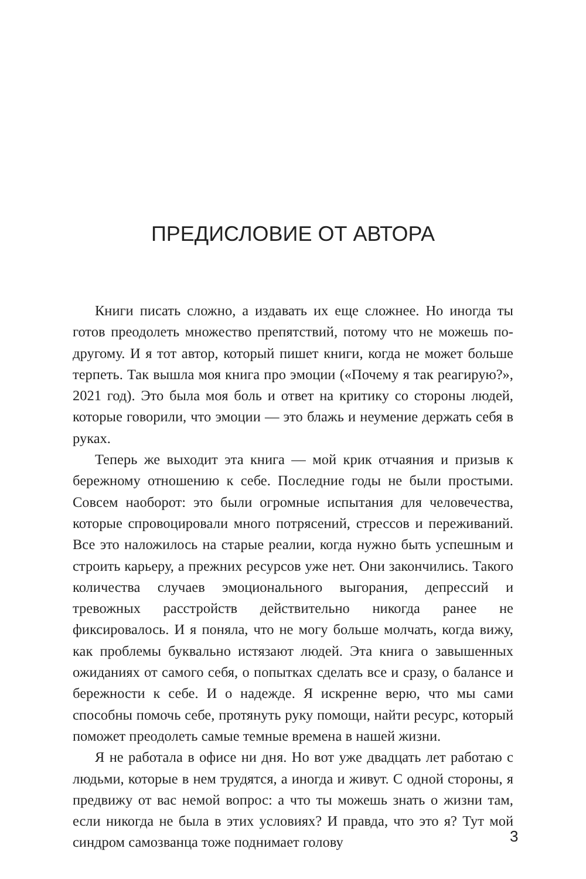ПРЕДИСЛОВИЕ ОТ АВТОРА
Книги писать сложно, а издавать их еще сложнее. Но иногда ты готов преодолеть множество препятствий, потому что не можешь по-другому. И я тот автор, который пишет книги, когда не может больше терпеть. Так вышла моя книга про эмоции («Почему я так реагирую?», 2021 год). Это была моя боль и ответ на критику со стороны людей, которые говорили, что эмоции — это блажь и неумение держать себя в руках.
Теперь же выходит эта книга — мой крик отчаяния и призыв к бережному отношению к себе. Последние годы не были простыми. Совсем наоборот: это были огромные испытания для человечества, которые спровоцировали много потрясений, стрессов и переживаний. Все это наложилось на старые реалии, когда нужно быть успешным и строить карьеру, а прежних ресурсов уже нет. Они закончились. Такого количества случаев эмоционального выгорания, депрессий и тревожных расстройств действительно никогда ранее не фиксировалось. И я поняла, что не могу больше молчать, когда вижу, как проблемы буквально истязают людей. Эта книга о завышенных ожиданиях от самого себя, о попытках сделать все и сразу, о балансе и бережности к себе. И о надежде. Я искренне верю, что мы сами способны помочь себе, протянуть руку помощи, найти ресурс, который поможет преодолеть самые темные времена в нашей жизни.
Я не работала в офисе ни дня. Но вот уже двадцать лет работаю с людьми, которые в нем трудятся, а иногда и живут. С одной стороны, я предвижу от вас немой вопрос: а что ты можешь знать о жизни там, если никогда не была в этих условиях? И правда, что это я? Тут мой синдром самозванца тоже поднимает голову
3